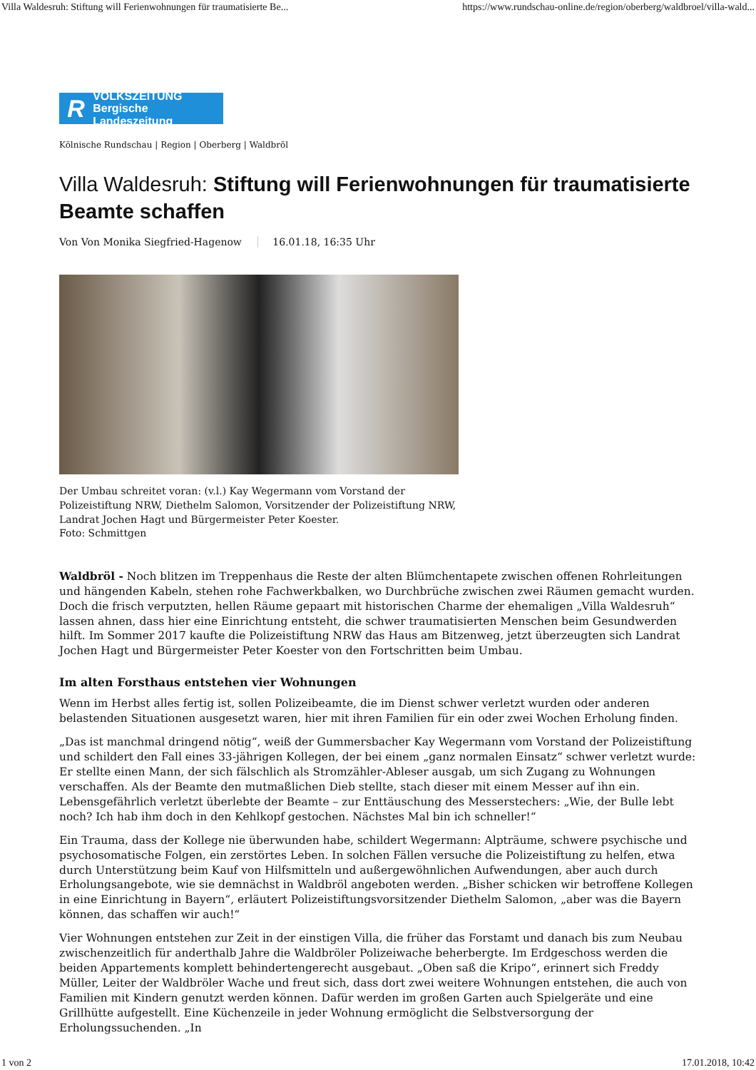Villa Waldesruh: Stiftung will Ferienwohnungen für traumatisierte Be... https://www.rundschau-online.de/region/oberberg/waldbroel/villa-wald...
R
VOLKSZEITUNG
Bergische Landeszeitung
Kölnische Rundschau | Region | Oberberg | Waldbröl
Villa Waldesruh: Stiftung will Ferienwohnungen für traumatisierte Beamte schaffen
Von Von Monika Siegfried-Hagenow 16.01.18, 16:35 Uhr
Der Umbau schreitet voran: (v.l.) Kay Wegermann vom Vorstand der Polizeistiftung NRW, Diethelm Salomon, Vorsitzender der Polizeistiftung NRW, Landrat Jochen Hagt und Bürgermeister Peter Koester.
Foto: Schmittgen
Waldbröl - Noch blitzen im Treppenhaus die Reste der alten Blümchentapete zwischen offenen Rohrleitungen und hängenden Kabeln, stehen rohe Fachwerkbalken, wo Durchbrüche zwischen zwei Räumen gemacht wurden. Doch die frisch verputzten, hellen Räume gepaart mit historischen Charme der ehemaligen „Villa Waldesruh“ lassen ahnen, dass hier eine Einrichtung entsteht, die schwer traumatisierten Menschen beim Gesundwerden hilft. Im Sommer 2017 kaufte die Polizeistiftung NRW das Haus am Bitzenweg, jetzt überzeugten sich Landrat Jochen Hagt und Bürgermeister Peter Koester von den Fortschritten beim Umbau.
Im alten Forsthaus entstehen vier Wohnungen
Wenn im Herbst alles fertig ist, sollen Polizeibeamte, die im Dienst schwer verletzt wurden oder anderen belastenden Situationen ausgesetzt waren, hier mit ihren Familien für ein oder zwei Wochen Erholung finden.
„Das ist manchmal dringend nötig“, weiß der Gummersbacher Kay Wegermann vom Vorstand der Polizeistiftung und schildert den Fall eines 33-jährigen Kollegen, der bei einem „ganz normalen Einsatz“ schwer verletzt wurde: Er stellte einen Mann, der sich fälschlich als Stromzähler-Ableser ausgab, um sich Zugang zu Wohnungen verschaffen. Als der Beamte den mutmaßlichen Dieb stellte, stach dieser mit einem Messer auf ihn ein. Lebensgefährlich verletzt überlebte der Beamte – zur Enttäuschung des Messerstechers: „Wie, der Bulle lebt noch? Ich hab ihm doch in den Kehlkopf gestochen. Nächstes Mal bin ich schneller!“
Ein Trauma, dass der Kollege nie überwunden habe, schildert Wegermann: Alpträume, schwere psychische und psychosomatische Folgen, ein zerstörtes Leben. In solchen Fällen versuche die Polizeistiftung zu helfen, etwa durch Unterstützung beim Kauf von Hilfsmitteln und außergewöhnlichen Aufwendungen, aber auch durch Erholungsangebote, wie sie demnächst in Waldbröl angeboten werden. „Bisher schicken wir betroffene Kollegen in eine Einrichtung in Bayern“, erläutert Polizeistiftungsvorsitzender Diethelm Salomon, „aber was die Bayern können, das schaffen wir auch!“
Vier Wohnungen entstehen zur Zeit in der einstigen Villa, die früher das Forstamt und danach bis zum Neubau zwischenzeitlich für anderthalb Jahre die Waldbröler Polizeiwache beherbergte. Im Erdgeschoss werden die beiden Appartements komplett behindertengerecht ausgebaut. „Oben saß die Kripo“, erinnert sich Freddy Müller, Leiter der Waldbröler Wache und freut sich, dass dort zwei weitere Wohnungen entstehen, die auch von Familien mit Kindern genutzt werden können. Dafür werden im großen Garten auch Spielgeräte und eine Grillhütte aufgestellt. Eine Küchenzeile in jeder Wohnung ermöglicht die Selbstversorgung der Erholungssuchenden. „In
1 von 2 17.01.2018, 10:42